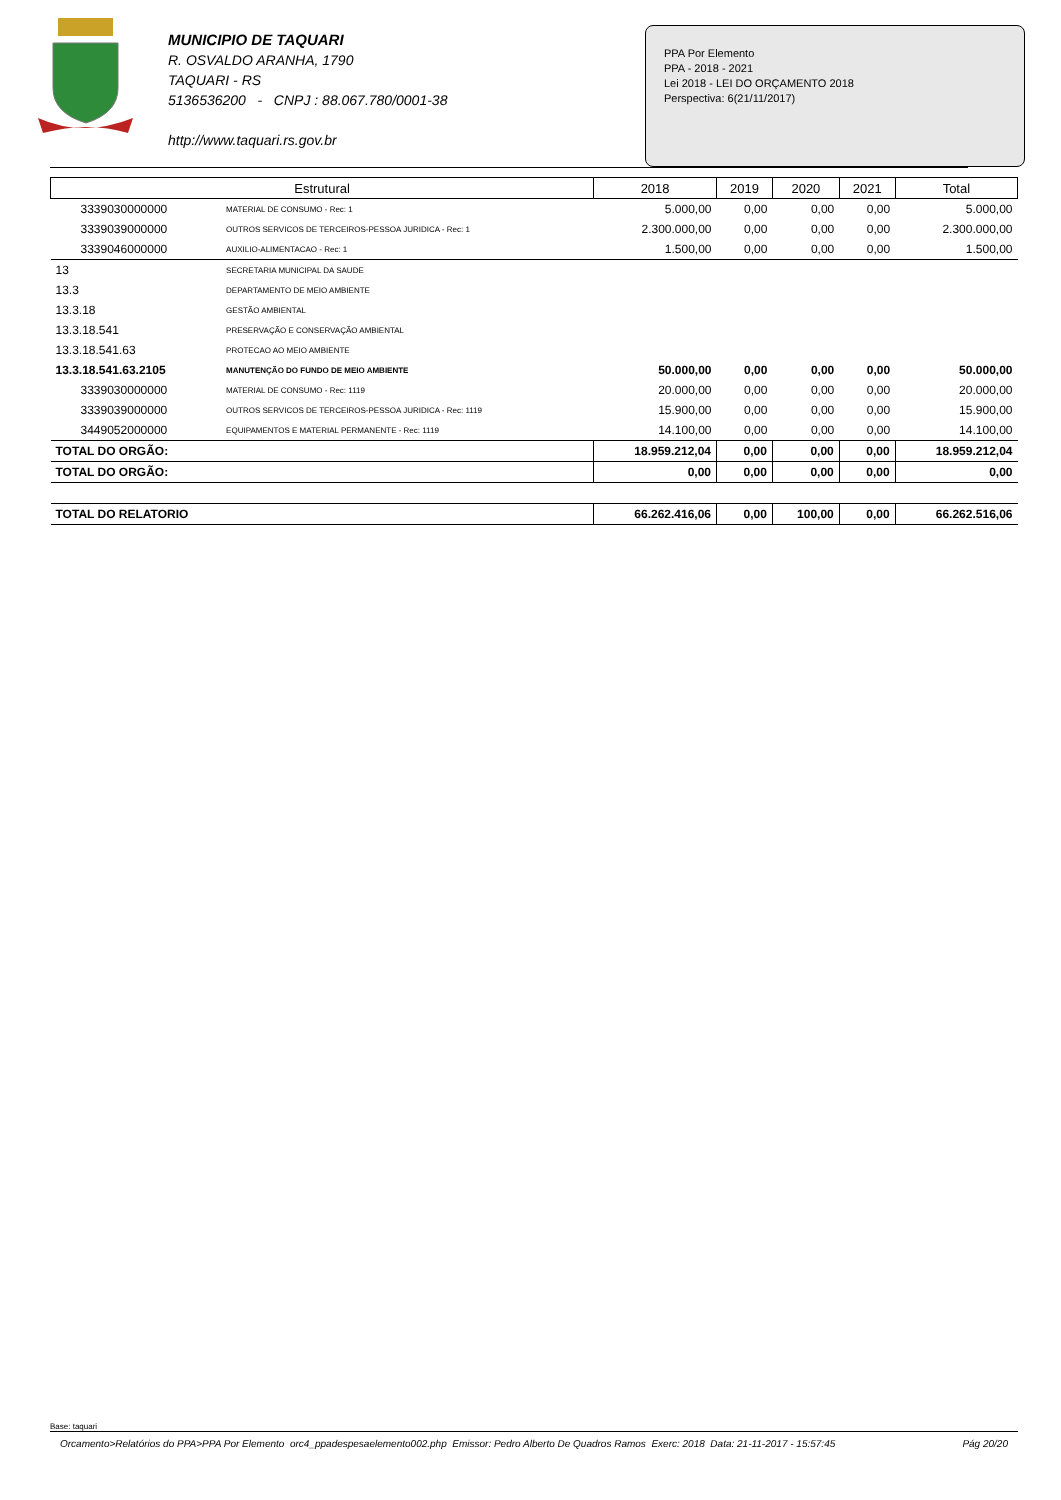MUNICIPIO DE TAQUARI
R. OSVALDO ARANHA, 1790
TAQUARI - RS
5136536200 - CNPJ : 88.067.780/0001-38
http://www.taquari.rs.gov.br
PPA Por Elemento
PPA - 2018 - 2021
Lei 2018 - LEI DO ORÇAMENTO 2018
Perspectiva: 6(21/11/2017)
| Estrutural | | 2018 | 2019 | 2020 | 2021 | Total |
| --- | --- | --- | --- | --- | --- | --- |
| 3339030000000 | MATERIAL DE CONSUMO - Rec: 1 | 5.000,00 | 0,00 | 0,00 | 0,00 | 5.000,00 |
| 3339039000000 | OUTROS SERVICOS DE TERCEIROS-PESSOA JURIDICA - Rec: 1 | 2.300.000,00 | 0,00 | 0,00 | 0,00 | 2.300.000,00 |
| 3339046000000 | AUXILIO-ALIMENTACAO - Rec: 1 | 1.500,00 | 0,00 | 0,00 | 0,00 | 1.500,00 |
| 13 | SECRETARIA MUNICIPAL DA SAUDE | | | | | |
| 13.3 | DEPARTAMENTO DE MEIO AMBIENTE | | | | | |
| 13.3.18 | GESTÃO AMBIENTAL | | | | | |
| 13.3.18.541 | PRESERVAÇÃO E CONSERVAÇÃO AMBIENTAL | | | | | |
| 13.3.18.541.63 | PROTECAO AO MEIO AMBIENTE | | | | | |
| 13.3.18.541.63.2105 | MANUTENÇÃO DO FUNDO DE MEIO AMBIENTE | 50.000,00 | 0,00 | 0,00 | 0,00 | 50.000,00 |
| 3339030000000 | MATERIAL DE CONSUMO - Rec: 1119 | 20.000,00 | 0,00 | 0,00 | 0,00 | 20.000,00 |
| 3339039000000 | OUTROS SERVICOS DE TERCEIROS-PESSOA JURIDICA - Rec: 1119 | 15.900,00 | 0,00 | 0,00 | 0,00 | 15.900,00 |
| 3449052000000 | EQUIPAMENTOS E MATERIAL PERMANENTE - Rec: 1119 | 14.100,00 | 0,00 | 0,00 | 0,00 | 14.100,00 |
| TOTAL DO ORGÃO: | | 18.959.212,04 | 0,00 | 0,00 | 0,00 | 18.959.212,04 |
| TOTAL DO ORGÃO: | | 0,00 | 0,00 | 0,00 | 0,00 | 0,00 |
| TOTAL DO RELATORIO | | 66.262.416,06 | 0,00 | 100,00 | 0,00 | 66.262.516,06 |
Base: taquari
Orcamento>Relatórios do PPA>PPA Por Elemento orc4_ppadespesaelemento002.php Emissor: Pedro Alberto De Quadros Ramos Exerc: 2018 Data: 21-11-2017 - 15:57:45 Pág 20/20